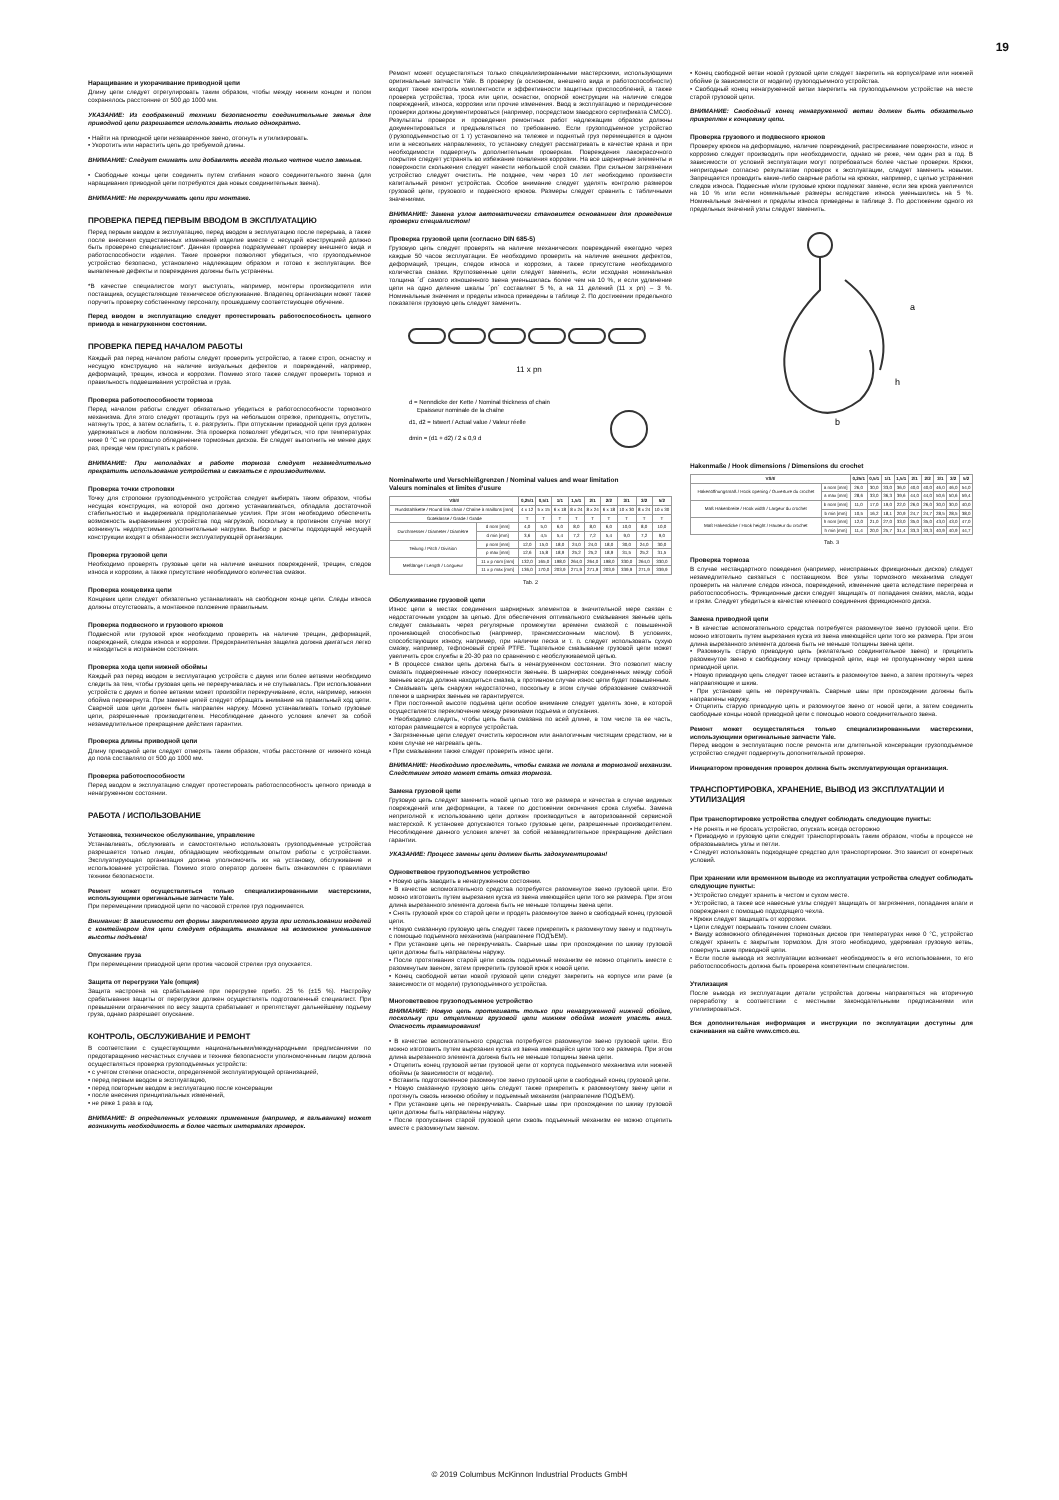19
Наращивание и укорачивание приводной цепи
Длину цепи следует отрегулировать таким образом, чтобы между нижним концом и полом сохранялось расстояние от 500 до 1000 мм.
УКАЗАНИЕ: Из соображений техники безопасности соединительные звенья для приводной цепи разрешается использовать только однократно.
• Найти на приводной цепи незаваренное звено, отогнуть и утилизировать.
• Укоротить или нарастить цепь до требуемой длины.
ВНИМАНИЕ: Следует снимать или добавлять всегда только четное число звеньев.
• Свободные концы цепи соединить путем сгибания нового соединительного звена (для наращивания приводной цепи потребуются два новых соединительных звена).
ВНИМАНИЕ: Не перекручивать цепи при монтаже.
ПРОВЕРКА ПЕРЕД ПЕРВЫМ ВВОДОМ В ЭКСПЛУАТАЦИЮ
Перед первым вводом в эксплуатацию, перед вводом в эксплуатацию после перерыва, а также после внесения существенных изменений изделие вместе с несущей конструкцией должно быть проверено специалистом*. Данная проверка подразумевает проверку внешнего вида и работоспособности изделия. Такие проверки позволяют убедиться, что грузоподъемное устройство безопасно, установлено надлежащим образом и готово к эксплуатации. Все выявленные дефекты и повреждения должны быть устранены.
*В качестве специалистов могут выступать, например, монтеры производителя или поставщика, осуществляющие техническое обслуживание. Владелец организации может также поручить проверку собственному персоналу, прошедшему соответствующее обучение.
Перед вводом в эксплуатацию следует протестировать работоспособность цепного привода в ненагруженном состоянии.
ПРОВЕРКА ПЕРЕД НАЧАЛОМ РАБОТЫ
Каждый раз перед началом работы следует проверить устройство, а также строп, оснастку и несущую конструкцию на наличие визуальных дефектов и повреждений, например, деформаций, трещин, износа и коррозии. Помимо этого также следует проверить тормоз и правильность подвешивания устройства и груза.
Проверка работоспособности тормоза
Перед началом работы следует обязательно убедиться в работоспособности тормозного механизма. Для этого следует протащить груз на небольшом отрезке, приподнять, опустить, натянуть трос, а затем ослабить, т. е. разгрузить. При отпускании приводной цепи груз должен удерживаться в любом положении. Эта проверка позволяет убедиться, что при температурах ниже 0 °C не произошло обледенение тормозных дисков. Ее следует выполнить не менее двух раз, прежде чем приступать к работе.
ВНИМАНИЕ: При неполадках в работе тормоза следует незамедлительно прекратить использование устройства и связаться с производителем.
Проверка точки строповки
Точку для строповки грузоподъемного устройства следует выбирать таким образом, чтобы несущая конструкция, на которой оно должно устанавливаться, обладала достаточной стабильностью и выдерживала предполагаемые усилия. При этом необходимо обеспечить возможность выравнивания устройства под нагрузкой, поскольку в противном случае могут возникнуть недопустимые дополнительные нагрузки. Выбор и расчеты подходящей несущей конструкции входят в обязанности эксплуатирующей организации.
Проверка грузовой цепи
Необходимо проверять грузовые цепи на наличие внешних повреждений, трещин, следов износа и коррозии, а также присутствие необходимого количества смазки.
Проверка концевика цепи
Концевик цепи следует обязательно устанавливать на свободном конце цепи. Следы износа должны отсутствовать, а монтажное положение правильным.
Проверка подвесного и грузового крюков
Подвесной или грузовой крюк необходимо проверить на наличие трещин, деформаций, повреждений, следов износа и коррозии. Предохранительная защелка должна двигаться легко и находиться в исправном состоянии.
Проверка хода цепи нижней обоймы
Каждый раз перед вводом в эксплуатацию устройств с двумя или более ветвями необходимо следить за тем, чтобы грузовая цепь не перекручивалась и не спутывалась. При использовании устройств с двумя и более ветвями может произойти перекручивание, если, например, нижняя обойма перевернута. При замене цепей следует обращать внимание на правильный ход цепи. Сварной шов цепи должен быть направлен наружу. Можно устанавливать только грузовые цепи, разрешенные производителем. Несоблюдение данного условия влечет за собой незамедлительное прекращение действия гарантии.
Проверка длины приводной цепи
Длину приводной цепи следует отмерять таким образом, чтобы расстояние от нижнего конца до пола составляло от 500 до 1000 мм.
Проверка работоспособности
Перед вводом в эксплуатацию следует протестировать работоспособность цепного привода в ненагруженном состоянии.
РАБОТА / ИСПОЛЬЗОВАНИЕ
Установка, техническое обслуживание, управление
Устанавливать, обслуживать и самостоятельно использовать грузоподъемные устройства разрешается только лицам, обладающим необходимым опытом работы с устройствами. Эксплуатирующая организация должна уполномочить их на установку, обслуживание и использование устройства. Помимо этого оператор должен быть ознакомлен с правилами техники безопасности.
Ремонт может осуществляться только специализированными мастерскими, использующими оригинальные запчасти Yale.
При перемещении приводной цепи по часовой стрелке груз поднимается.
Внимание: В зависимости от формы закрепляемого груза при использовании моделей с контейнером для цепи следует обращать внимание на возможное уменьшение высоты подъема!
Опускание груза
При перемещении приводной цепи против часовой стрелки груз опускается.
Защита от перегрузки Yale (опция)
Защита настроена на срабатывание при перегрузке прибл. 25 % (±15 %). Настройку срабатывания защиты от перегрузки должен осуществлять подготовленный специалист. При превышении ограничения по весу защита срабатывает и препятствует дальнейшему подъему груза, однако разрешает опускание.
КОНТРОЛЬ, ОБСЛУЖИВАНИЕ И РЕМОНТ
В соответствии с существующими национальными/международными предписаниями по предотвращению несчастных случаев и технике безопасности уполномоченным лицом должна осуществляться проверка грузоподъемных устройств:
• с учетом степени опасности, определяемой эксплуатирующей организацией,
• перед первым вводом в эксплуатацию,
• перед повторным вводом в эксплуатацию после консервации
• после внесения принципиальных изменений,
• не реже 1 раза в год.
ВНИМАНИЕ: В определенных условиях применения (например, в гальванике) может возникнуть необходимость в более частых интервалах проверок.
Ремонт может осуществляться только специализированными мастерскими, использующими оригинальные запчасти Yale. В проверку (в основном, внешнего вида и работоспособности) входит также контроль комплектности и эффективности защитных приспособлений, а также проверка устройства, троса или цепи, оснастки, опорной конструкции на наличие следов повреждений, износа, коррозии или прочие изменения. Ввод в эксплуатацию и периодические проверки должны документироваться (например, посредством заводского сертификата CMCO). Результаты проверок и проведения ремонтных работ надлежащим образом должны документироваться и предъявляться по требованию. Если грузоподъемное устройство (грузоподъемностью от 1 т) установлено на тележке и поднятый груз перемещается в одном или в нескольких направлениях, то установку следует рассматривать в качестве крана и при необходимости подвергнуть дополнительным проверкам. Повреждения лакокрасочного покрытия следует устранять во избежание появления коррозии. На все шарнирные элементы и поверхности скольжения следует нанести небольшой слой смазки. При сильном загрязнении устройство следует очистить. Не позднее, чем через 10 лет необходимо произвести капитальный ремонт устройства. Особое внимание следует уделять контролю размеров грузовой цепи, грузового и подвесного крюков. Размеры следует сравнить с табличными значениями.
ВНИМАНИЕ: Замена узлов автоматически становится основанием для проведения проверки специалистом!
Проверка грузовой цепи (согласно DIN 685-5)
Грузовую цепь следует проверять на наличие механических повреждений ежегодно через каждые 50 часов эксплуатации. Ее необходимо проверить на наличие внешних дефектов, деформаций, трещин, следов износа и коррозии, а также присутствие необходимого количества смазки. Круглозвенные цепи следует заменить, если исходная номинальная толщина ´d´ самого изношенного звена уменьшилась более чем на 10 %, и если удлинение цепи на одно деление шкалы ´pn´ составляет 5 %, а на 11 делений (11 x pn) – 3 %. Номинальные значения и пределы износа приведены в таблице 2. По достижении предельного показателя грузовую цепь следует заменить.
11 x pn
d = Nenndicke der Kette / Nominal thickness of chain
Epaisseur nominale de la chaîne
d1, d2 = Istwert / Actual value / Valeur réelle
dmin = (d1 + d2) / 2 ≤ 0,9 d
Nominalwerte und Verschleißgrenzen / Nominal values and wear limitation
Valeurs nominales et limites d'usure
| VS/I/ | | 0,25/1 | 0,5/1 | 1/1 | 1,5/1 | 2/1 | 2/2 | 3/1 | 3/2 | 5/2 |
| --- | --- | --- | --- | --- | --- | --- | --- | --- | --- | --- |
| Rundstahlkette / Round link chain / Chaîne à maillons [mm] | | 4 x 12 | 5 x 15 | 6 x 18 | 8 x 24 | 8 x 24 | 6 x 18 | 10 x 30 | 8 x 24 | 10 x 30 |
| Güteklasse / Grade / Grade | | T | T | T | T | T | T | T | T | T |
| Durchmesser / Diameter / Diamètre | d nom [mm] | 4,0 | 5,0 | 6,0 | 8,0 | 8,0 | 6,0 | 10,0 | 8,0 | 10,0 |
| | d min [mm] | 3,6 | 4,5 | 5,4 | 7,2 | 7,2 | 5,4 | 9,0 | 7,2 | 9,0 |
| Teilung / Pitch / Division | p nom [mm] | 12,0 | 15,0 | 18,0 | 24,0 | 24,0 | 18,0 | 30,0 | 24,0 | 30,0 |
| | p max [mm] | 12,6 | 15,8 | 18,9 | 25,2 | 25,2 | 18,9 | 31,5 | 25,2 | 31,5 |
| Meßlänge / Length / Longueur | 11 x p nom [mm] | 132,0 | 165,0 | 198,0 | 264,0 | 264,0 | 198,0 | 330,0 | 264,0 | 330,0 |
| | 11 x p max [mm] | 136,0 | 170,0 | 203,9 | 271,9 | 271,9 | 203,9 | 339,9 | 271,9 | 339,9 |
Tab. 2
Обслуживание грузовой цепи
Износ цепи в местах соединения шарнирных элементов в значительной мере связан с недостаточным уходом за цепью. Для обеспечения оптимального смазывания звеньев цепь следует смазывать через регулярные промежутки времени смазкой с повышенной проникающей способностью (например, трансмиссионным маслом). В условиях, способствующих износу, например, при наличии песка и т. п. следует использовать сухую смазку, например, тефлоновый спрей PTFE. Тщательное смазывание грузовой цепи может увеличить срок службы в 20-30 раз по сравнению с необслуживаемой цепью.
• В процессе смазки цепь должна быть в ненагруженном состоянии. Это позволит маслу смазать подверженные износу поверхности звеньев. В шарнирах соединенных между собой звеньев всегда должна находиться смазка, в противном случае износ цепи будет повышенным.
• Смазывать цепь снаружи недостаточно, поскольку в этом случае образование смазочной пленки в шарнирах звеньев не гарантируется.
• При постоянной высоте подъема цепи особое внимание следует уделять зоне, в которой осуществляется переключение между режимами подъема и опускания.
• Необходимо следить, чтобы цепь была смазана по всей длине, в том числе та ее часть, которая размещается в корпусе устройства.
• Загрязненные цепи следует очистить керосином или аналогичным чистящим средством, ни в коем случае не нагревать цепь.
• При смазывании также следует проверить износ цепи.
ВНИМАНИЕ: Необходимо проследить, чтобы смазка не попала в тормозной механизм. Следствием этого может стать отказ тормоза.
Замена грузовой цепи
Грузовую цепь следует заменить новой цепью того же размера и качества в случае видимых повреждений или деформации, а также по достижении окончания срока службы. Замена неприголной к использованию цепи должен производиться в авторизованной сервисной мастерской. К установке допускаются только грузовые цепи, разрешенные производителем. Несоблюдение данного условия влечет за собой незамедлительное прекращение действия гарантии.
УКАЗАНИЕ: Процесс замены цепи должен быть задокументирован!
Одноветвевое грузоподъемное устройство
• Новую цепь заводить в ненагруженном состоянии.
• В качестве вспомогательного средства потребуется разомкнутое звено грузовой цепи. Его можно изготовить путем вырезания куска из звена имеющейся цепи того же размера. При этом длина вырезанного элемента должна быть не меньше толщины звена цепи.
• Снять грузовой крюк со старой цепи и продеть разомкнутое звено в свободный конец грузовой цепи.
• Новую смазанную грузовую цепь следует также прикрепить к разомкнутому звену и подтянуть с помощью подъемного механизма (направление ПОДЪЕМ).
• При установке цепь не перекручивать. Сварные швы при прохождении по шкиву грузовой цепи должны быть направлены наружу.
• После протягивания старой цепи сквозь подъемный механизм ее можно отцепить вместе с разомкнутым звеном, затем прикрепить грузовой крюк к новой цепи.
• Конец свободной ветви новой грузовой цепи следует закрепить на корпусе или раме (в зависимости от модели) грузоподъемного устройства.
Многоветвевое грузоподъемное устройство
ВНИМАНИЕ: Новую цепь протягивать только при ненагруженной нижней обойме, поскольку при отцеплении грузовой цепи нижняя обойма может упасть вниз. Опасность травмирования!
• В качестве вспомогательного средства потребуется разомкнутое звено грузовой цепи. Его можно изготовить путем вырезания куска из звена имеющейся цепи того же размера. При этом длина вырезанного элемента должна быть не меньше толщины звена цепи.
• Отцепить конец грузовой ветви грузовой цепи от корпуса подъемного механизма или нижней обоймы (в зависимости от модели).
• Вставить подготовленное разомкнутое звено грузовой цепи в свободный конец грузовой цепи.
• Новую смазанную грузовую цепь следует также прикрепить к разомкнутому звену цепи и протянуть сквозь нижнюю обойму и подъемный механизм (направление ПОДЪЕМ).
• При установке цепь не перекручивать. Сварные швы при прохождении по шкиву грузовой цепи должны быть направлены наружу.
• После пропускания старой грузовой цепи сквозь подъемный механизм ее можно отцепить вместе с разомкнутым звеном.
• Конец свободной ветви новой грузовой цепи следует закрепить на корпусе/раме или нижней обойме (в зависимости от модели) грузоподъемного устройства.
• Свободный конец ненагруженной ветви закрепить на грузоподъемном устройстве на месте старой грузовой цепи.
ВНИМАНИЕ: Свободный конец ненагруженной ветви должен быть обязательно прикреплен к концевику цепи.
Проверка грузового и подвесного крюков
Проверку крюков на деформацию, наличие повреждений, растрескивание поверхности, износ и коррозию следует производить при необходимости, однако не реже, чем один раз в год. В зависимости от условий эксплуатации могут потребоваться более частые проверки. Крюки, непригодные согласно результатам проверок к эксплуатации, следует заменить новыми. Запрещается проводить какие-либо сварные работы на крюках, например, с целью устранения следов износа. Подвесные и/или грузовые крюки подлежат замене, если зев крюка увеличился на 10 % или если номинальные размеры вследствие износа уменьшились на 5 %. Номинальные значения и пределы износа приведены в таблице 3. По достижении одного из предельных значений узлы следует заменить.
a
h
b
Hakenmaße / Hook dimensions / Dimensions du crochet
| VS/I/ | | 0,25/1 | 0,5/1 | 1/1 | 1,5/1 | 2/1 | 2/2 | 3/1 | 3/2 | 5/2 |
| --- | --- | --- | --- | --- | --- | --- | --- | --- | --- | --- |
| Hakenöffnungsmaß / Hook opening / Ouverture du crochet | a nom [mm] | 26,0 | 30,0 | 33,0 | 36,0 | 40,0 | 40,0 | 46,0 | 46,0 | 54,0 |
| | a max [mm] | 28,6 | 33,0 | 36,3 | 39,6 | 44,0 | 44,0 | 50,6 | 50,6 | 59,4 |
| Maß Hakenbreite / Hook width / Largeur du crochet | b nom [mm] | 11,0 | 17,0 | 19,0 | 22,0 | 26,0 | 26,0 | 30,0 | 30,0 | 40,0 |
| | b min [mm] | 10,5 | 16,2 | 18,1 | 20,9 | 24,7 | 24,7 | 28,5 | 28,5 | 38,0 |
| Maß Hakendicke / Hook height / Hauteur du crochet | h nom [mm] | 12,0 | 21,0 | 27,0 | 33,0 | 35,0 | 35,0 | 43,0 | 43,0 | 47,0 |
| | h min [mm] | 11,4 | 20,0 | 25,7 | 31,4 | 33,3 | 33,3 | 40,9 | 40,9 | 44,7 |
Tab. 3
Проверка тормоза
В случае нестандартного поведения (например, неисправных фрикционных дисков) следует незамедлительно связаться с поставщиком. Все узлы тормозного механизма следует проверить на наличие следов износа, повреждений, изменение цвета вследствие перегрева и работоспособность. Фрикционные диски следует защищать от попадания смазки, масла, воды и грязи. Следует убедиться в качестве клеевого соединения фрикционного диска.
Замена приводной цепи
• В качестве вспомогательного средства потребуется разомкнутое звено грузовой цепи. Его можно изготовить путем вырезания куска из звена имеющейся цепи того же размера. При этом длина вырезанного элемента должна быть не меньше толщины звена цепи.
• Разомкнуть старую приводную цепь (желательно соединительное звено) и прицепить разомкнутое звено к свободному концу приводной цепи, еще не пропущенному через шкив приводной цепи.
• Новую приводную цепь следует также вставить в разомкнутое звено, а затем протянуть через направляющие и шкив.
• При установке цепь не перекручивать. Сварные швы при прохождении должны быть направлены наружу.
• Отцепить старую приводную цепь и разомкнутое звено от новой цепи, а затем соединить свободные концы новой приводной цепи с помощью нового соединительного звена.
Ремонт может осуществляться только специализированными мастерскими, использующими оригинальные запчасти Yale.
Перед вводом в эксплуатацию после ремонта или длительной консервации грузоподъемное устройство следует подвергнуть дополнительной проверке.
Инициатором проведения проверок должна быть эксплуатирующая организация.
ТРАНСПОРТИРОВКА, ХРАНЕНИЕ, ВЫВОД ИЗ ЭКСПЛУАТАЦИИ И УТИЛИЗАЦИЯ
При транспортировке устройства следует соблюдать следующие пункты:
• Не ронять и не бросать устройство, опускать всегда осторожно
• Приводную и грузовую цепи следует транспортировать таким образом, чтобы в процессе не образовывались узлы и петли.
• Следует использовать подходящее средство для транспортировки. Это зависит от конкретных условий.
При хранении или временном выводе из эксплуатации устройства следует соблюдать следующие пункты:
• Устройство следует хранить в чистом и сухом месте.
• Устройство, а также все навесные узлы следует защищать от загрязнения, попадания влаги и повреждения с помощью подходящего чехла.
• Крюки следует защищать от коррозии.
• Цепи следует покрывать тонким слоем смазки.
• Ввиду возможного обледенения тормозных дисков при температурах ниже 0 °C, устройство следует хранить с закрытым тормозом. Для этого необходимо, удерживая грузовую ветвь, повернуть шкив приводной цепи.
• Если после вывода из эксплуатации возникает необходимость в его использовании, то его работоспособность должна быть проверена компетентным специалистом.
Утилизация
После вывода из эксплуатации детали устройства должны направляться на вторичную переработку в соответствии с местными законодательными предписаниями или утилизироваться.
Вся дополнительная информация и инструкции по эксплуатации доступны для скачивания на сайте www.cmco.eu.
© 2019 Columbus McKinnon Industrial Products GmbH